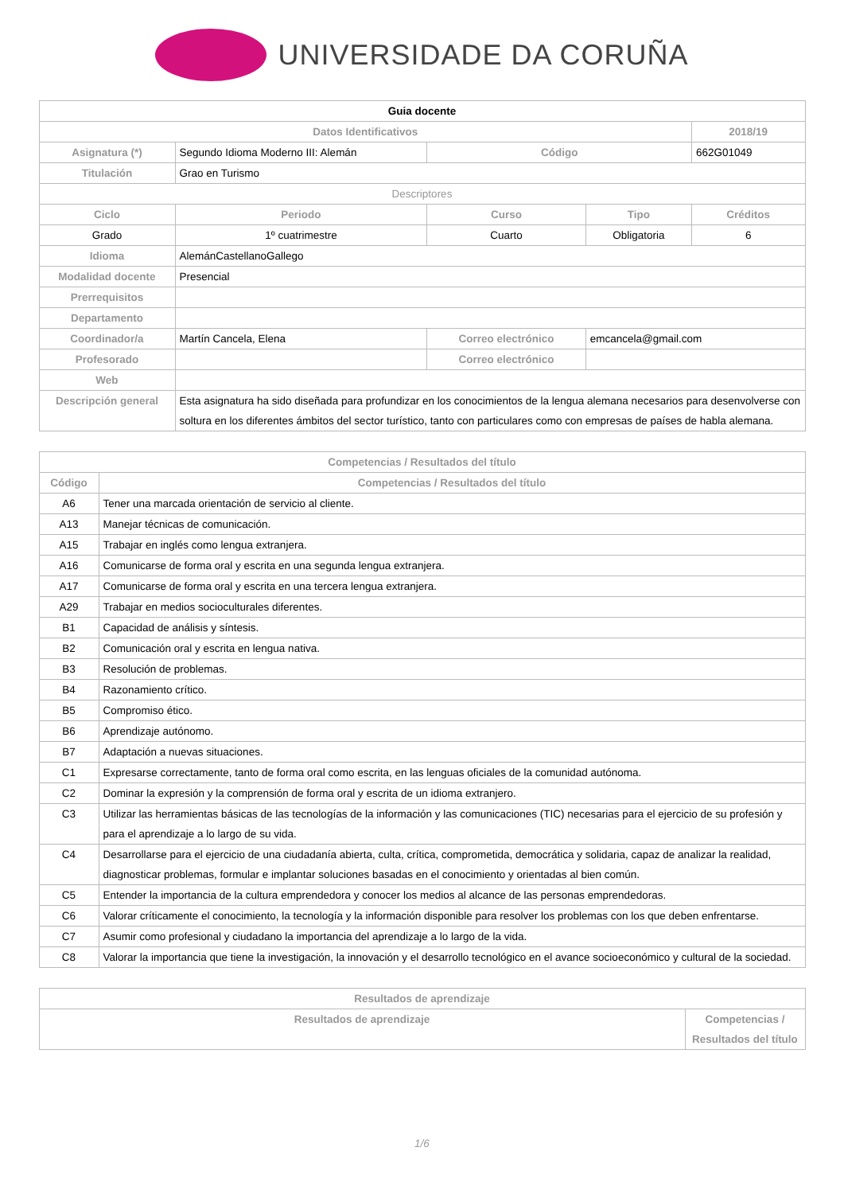UNIVERSIDADE DA CORUÑA
| Guia docente | | | | |
| --- | --- | --- | --- | --- |
| Datos Identificativos | | | | 2018/19 |
| Asignatura (*) | Segundo Idioma Moderno III: Alemán | Código | | 662G01049 |
| Titulación | Grao en Turismo | | | |
| Descriptores | | | | |
| Ciclo | Periodo | Curso | Tipo | Créditos |
| Grado | 1º cuatrimestre | Cuarto | Obligatoria | 6 |
| Idioma | AlemánCastellanoGallego | | | |
| Modalidad docente | Presencial | | | |
| Prerrequisitos | | | | |
| Departamento | | | | |
| Coordinador/a | Martín Cancela, Elena | Correo electrónico | emcancela@gmail.com | |
| Profesorado | | Correo electrónico | | |
| Web | | | | |
| Descripción general | Esta asignatura ha sido diseñada para profundizar en los conocimientos de la lengua alemana necesarios para desenvolverse con soltura en los diferentes ámbitos del sector turístico, tanto con particulares como con empresas de países de habla alemana. | | | |
| Competencias / Resultados del título | |
| --- | --- |
| Código | Competencias / Resultados del título |
| A6 | Tener una marcada orientación de servicio al cliente. |
| A13 | Manejar técnicas de comunicación. |
| A15 | Trabajar en inglés como lengua extranjera. |
| A16 | Comunicarse de forma oral y escrita en una segunda lengua extranjera. |
| A17 | Comunicarse de forma oral y escrita en una tercera lengua extranjera. |
| A29 | Trabajar en medios socioculturales diferentes. |
| B1 | Capacidad de análisis y síntesis. |
| B2 | Comunicación oral y escrita en lengua nativa. |
| B3 | Resolución de problemas. |
| B4 | Razonamiento crítico. |
| B5 | Compromiso ético. |
| B6 | Aprendizaje autónomo. |
| B7 | Adaptación a nuevas situaciones. |
| C1 | Expresarse correctamente, tanto de forma oral como escrita, en las lenguas oficiales de la comunidad autónoma. |
| C2 | Dominar la expresión y la comprensión de forma oral y escrita de un idioma extranjero. |
| C3 | Utilizar las herramientas básicas de las tecnologías de la información y las comunicaciones (TIC) necesarias para el ejercicio de su profesión y para el aprendizaje a lo largo de su vida. |
| C4 | Desarrollarse para el ejercicio de una ciudadanía abierta, culta, crítica, comprometida, democrática y solidaria, capaz de analizar la realidad, diagnosticar problemas, formular e implantar soluciones basadas en el conocimiento y orientadas al bien común. |
| C5 | Entender la importancia de la cultura emprendedora y conocer los medios al alcance de las personas emprendedoras. |
| C6 | Valorar críticamente el conocimiento, la tecnología y la información disponible para resolver los problemas con los que deben enfrentarse. |
| C7 | Asumir como profesional y ciudadano la importancia del aprendizaje a lo largo de la vida. |
| C8 | Valorar la importancia que tiene la investigación, la innovación y el desarrollo tecnológico en el avance socioeconómico y cultural de la sociedad. |
| Resultados de aprendizaje | |
| --- | --- |
| Resultados de aprendizaje | Competencias / Resultados del título |
1/6